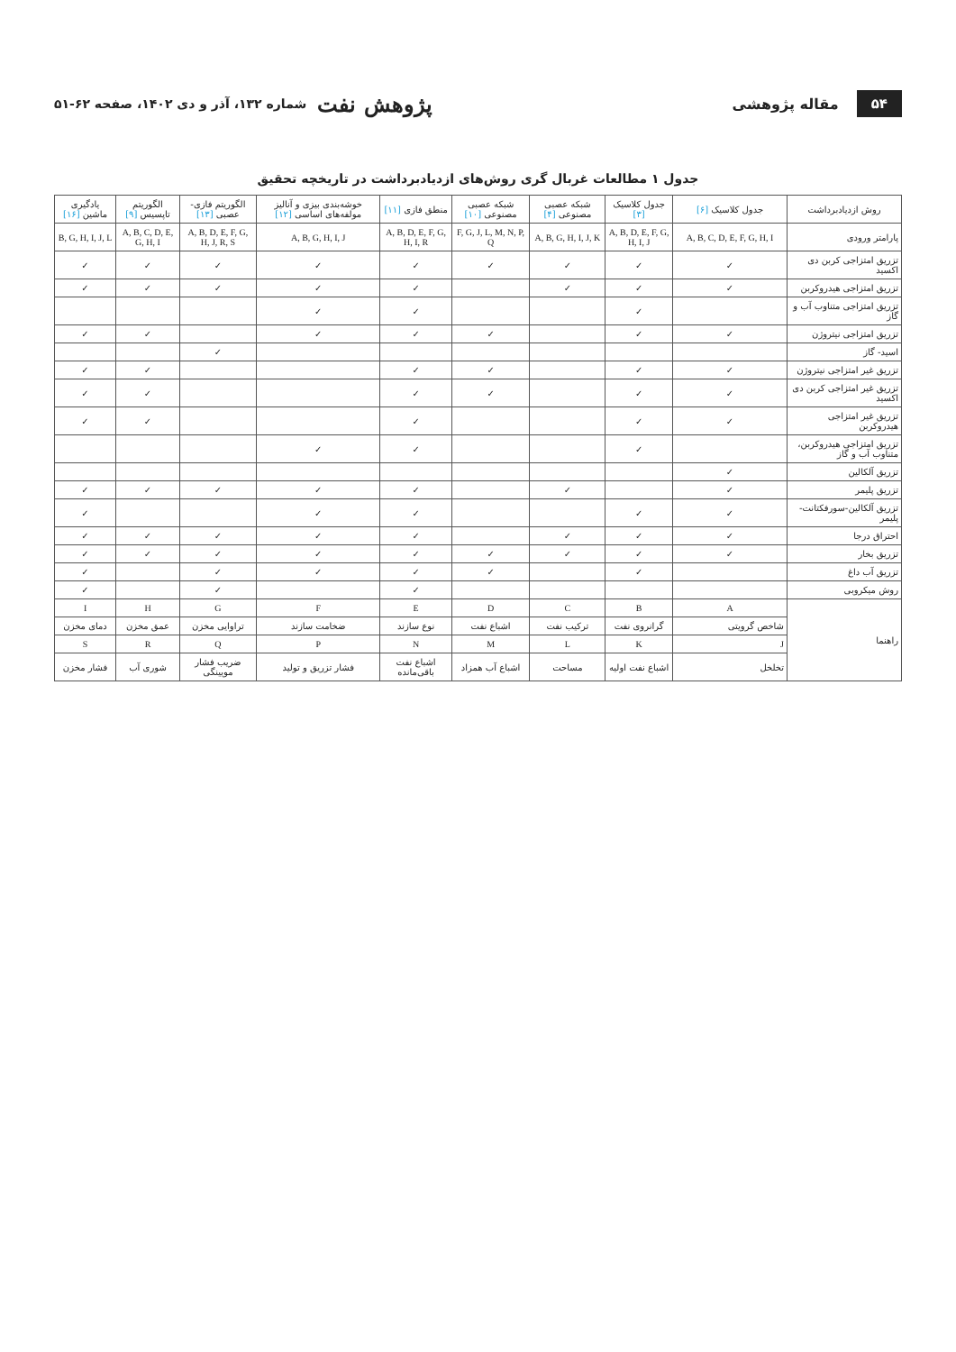۵۴ مقاله پژوهشی پژوهش نفت شماره ۱۳۲، آذر و دی ۱۴۰۲، صفحه ۶۲-۵۱
جدول ۱ مطالعات غربال گری روش‌های ازدیادبرداشت در تاریخچه تحقیق
| روش ازدیادبرداشت | جدول کلاسیک [۶] | جدول کلاسیک [۳] | شبکه عصبی مصنوعی [۴] | شبکه عصبی مصنوعی [۱۰] | منطق فازی [۱۱] | خوشه‌بندی بیزی و آنالیز مولفه‌های اساسی [۱۲] | الگوریتم فازی- عصبی [۱۳] | الگوریتم تاپسیس [۹] | یادگیری ماشین [۱۶] |
| --- | --- | --- | --- | --- | --- | --- | --- | --- | --- |
| پارامتر ورودی | A, B, C, D, E, F, G, H, I | A, B, D, E, F, G, H, I, J | A, B, G, H, I, J, K | F, G, J, L, M, N, P, Q | A, B, D, E, F, G, H, I, R | A, B, G, H, I, J | A, B, D, E, F, G, H, J, R, S | A, B, C, D, E, G, H, I | B, G, H, I, J, L |
| تزریق امتزاجی کربن دی اکسید | ✓ | ✓ | ✓ | ✓ | ✓ | ✓ | ✓ | ✓ | ✓ |
| تزریق امتزاجی هیدروکربن | ✓ | ✓ | ✓ | | ✓ | ✓ | ✓ | ✓ | ✓ |
| تزریق امتزاجی متناوب آب و گاز | | ✓ | | | ✓ | ✓ | | | |
| تزریق امتزاجی نیتروژن | ✓ | ✓ | | ✓ | ✓ | ✓ | | ✓ | ✓ |
| اسید- گاز | | | | | | | ✓ | | |
| تزریق غیر امتزاجی نیتروژن | ✓ | ✓ | | ✓ | ✓ | | | ✓ | ✓ |
| تزریق غیر امتزاجی کربن دی اکسید | ✓ | ✓ | | ✓ | ✓ | | | ✓ | ✓ |
| تزریق غیر امتزاجی هیدروکربن | ✓ | ✓ | | | ✓ | | | ✓ | ✓ |
| تزریق امتزاجی هیدروکربن، متناوب آب و گاز | | ✓ | | | ✓ | ✓ | | | |
| تزریق آلکالین | ✓ | | | | | | | | |
| تزریق پلیمر | ✓ | | ✓ | | ✓ | ✓ | ✓ | ✓ | ✓ |
| تزریق آلکالین-سورفکتانت- پلیمر | ✓ | ✓ | | | ✓ | ✓ | | | ✓ |
| احتراق درجا | ✓ | ✓ | ✓ | | ✓ | ✓ | ✓ | ✓ | ✓ |
| تزریق بخار | ✓ | ✓ | ✓ | ✓ | ✓ | ✓ | ✓ | ✓ | ✓ |
| تزریق آب داغ | | ✓ | | ✓ | ✓ | ✓ | ✓ | | ✓ |
| روش میکروبی | | | | | ✓ | | ✓ | | ✓ |
| راهنما | A | B | C | D | E | F | G | H | I |
| | شاخص گرویتی | گرانروی نفت | ترکیب نفت | اشباع نفت | نوع سازند | ضخامت سازند | تراوایی مخزن | عمق مخزن | دمای مخزن |
| | J | K | L | M | N | P | Q | R | S |
| | تخلخل | اشباع نفت اولیه | مساحت | اشباع آب همزاد | اشباع نفت باقی‌مانده | فشار تزریق و تولید | ضریب فشار مویینگی | شوری آب | فشار مخزن |